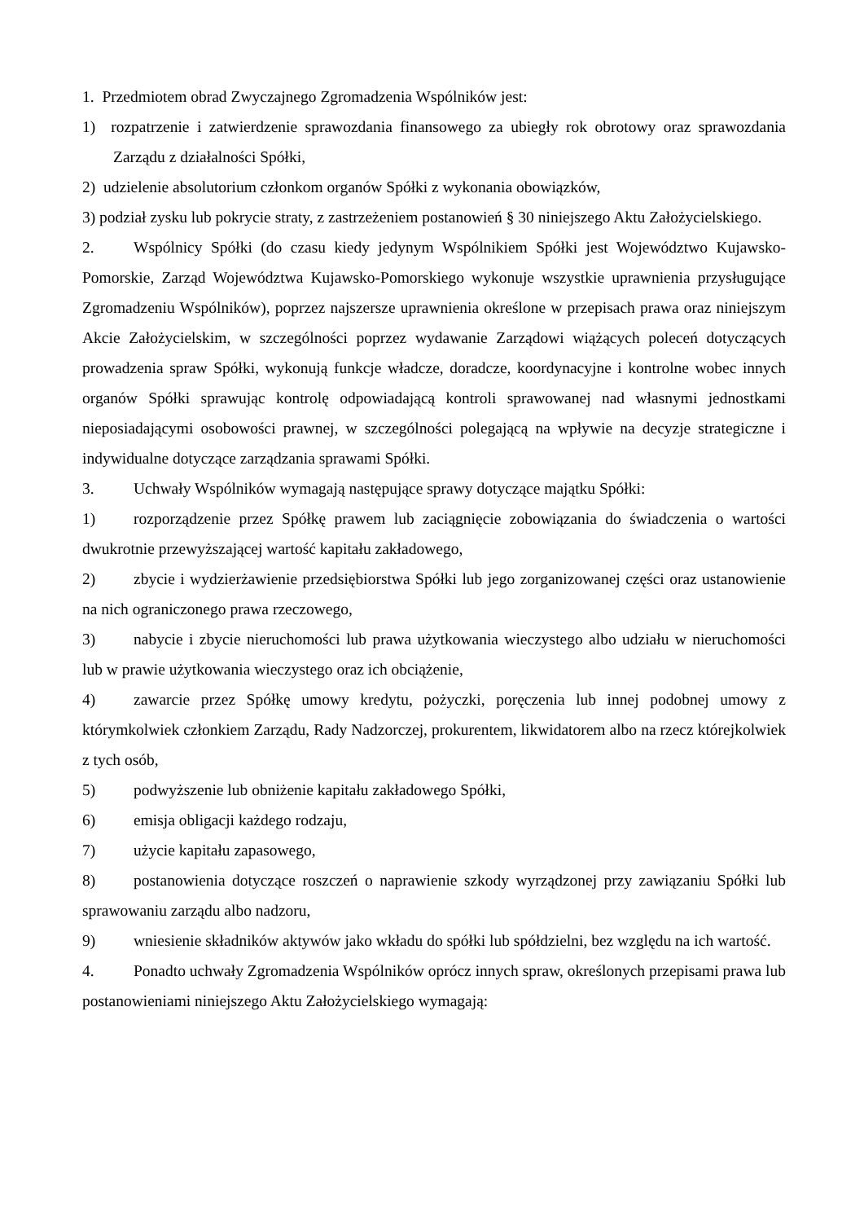1. Przedmiotem obrad Zwyczajnego Zgromadzenia Wspólników jest:
1) rozpatrzenie i zatwierdzenie sprawozdania finansowego za ubiegły rok obrotowy oraz sprawozdania Zarządu z działalności Spółki,
2) udzielenie absolutorium członkom organów Spółki z wykonania obowiązków,
3) podział zysku lub pokrycie straty, z zastrzeżeniem postanowień § 30 niniejszego Aktu Założycielskiego.
2. Wspólnicy Spółki (do czasu kiedy jedynym Wspólnikiem Spółki jest Województwo Kujawsko-Pomorskie, Zarząd Województwa Kujawsko-Pomorskiego wykonuje wszystkie uprawnienia przysługujące Zgromadzeniu Wspólników), poprzez najszersze uprawnienia określone w przepisach prawa oraz niniejszym Akcie Założycielskim, w szczególności poprzez wydawanie Zarządowi wiążących poleceń dotyczących prowadzenia spraw Spółki, wykonują funkcje władcze, doradcze, koordynacyjne i kontrolne wobec innych organów Spółki sprawując kontrolę odpowiadającą kontroli sprawowanej nad własnymi jednostkami nieposiadającymi osobowości prawnej, w szczególności polegającą na wpływie na decyzje strategiczne i indywidualne dotyczące zarządzania sprawami Spółki.
3. Uchwały Wspólników wymagają następujące sprawy dotyczące majątku Spółki:
1) rozporządzenie przez Spółkę prawem lub zaciągnięcie zobowiązania do świadczenia o wartości dwukrotnie przewyższającej wartość kapitału zakładowego,
2) zbycie i wydzierżawienie przedsiębiorstwa Spółki lub jego zorganizowanej części oraz ustanowienie na nich ograniczonego prawa rzeczowego,
3) nabycie i zbycie nieruchomości lub prawa użytkowania wieczystego albo udziału w nieruchomości lub w prawie użytkowania wieczystego oraz ich obciążenie,
4) zawarcie przez Spółkę umowy kredytu, pożyczki, poręczenia lub innej podobnej umowy z którymkolwiek członkiem Zarządu, Rady Nadzorczej, prokurentem, likwidatorem albo na rzecz którejkolwiek z tych osób,
5) podwyższenie lub obniżenie kapitału zakładowego Spółki,
6) emisja obligacji każdego rodzaju,
7) użycie kapitału zapasowego,
8) postanowienia dotyczące roszczeń o naprawienie szkody wyrządzonej przy zawiązaniu Spółki lub sprawowaniu zarządu albo nadzoru,
9) wniesienie składników aktywów jako wkładu do spółki lub spółdzielni, bez względu na ich wartość.
4. Ponadto uchwały Zgromadzenia Wspólników oprócz innych spraw, określonych przepisami prawa lub postanowieniami niniejszego Aktu Założycielskiego wymagają: